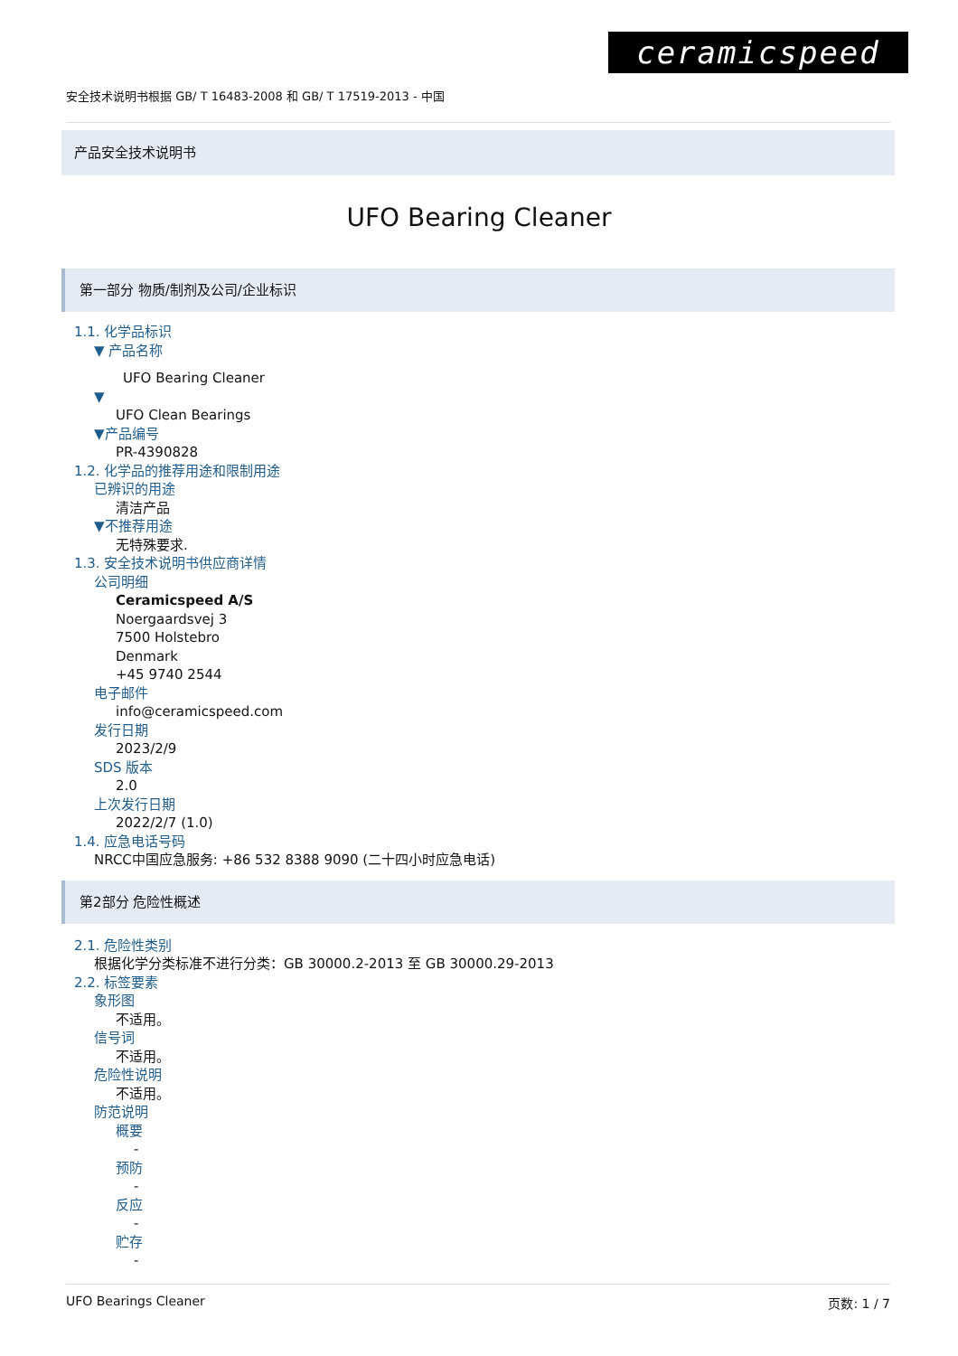ceramicspeed
安全技术说明书根据 GB/ T 16483-2008 和 GB/ T 17519-2013 - 中国
产品安全技术说明书
UFO Bearing Cleaner
第一部分 物质/制剂及公司/企业标识
1.1. 化学品标识
▼ 产品名称
UFO Bearing Cleaner
▼
UFO Clean Bearings
▼产品编号
PR-4390828
1.2. 化学品的推荐用途和限制用途
已辨识的用途
清洁产品
▼不推荐用途
无特殊要求.
1.3. 安全技术说明书供应商详情
公司明细
Ceramicspeed A/S
Noergaardsvej 3
7500 Holstebro
Denmark
+45 9740 2544
电子邮件
info@ceramicspeed.com
发行日期
2023/2/9
SDS 版本
2.0
上次发行日期
2022/2/7 (1.0)
1.4. 应急电话号码
NRCC中国应急服务: +86 532 8388 9090 (二十四小时应急电话)
第2部分 危险性概述
2.1. 危险性类别
根据化学分类标准不进行分类：GB 30000.2-2013 至 GB 30000.29-2013
2.2. 标签要素
象形图
不适用。
信号词
不适用。
危险性说明
不适用。
防范说明
概要
-
预防
-
反应
-
贮存
-
UFO Bearings Cleaner 页数: 1 / 7